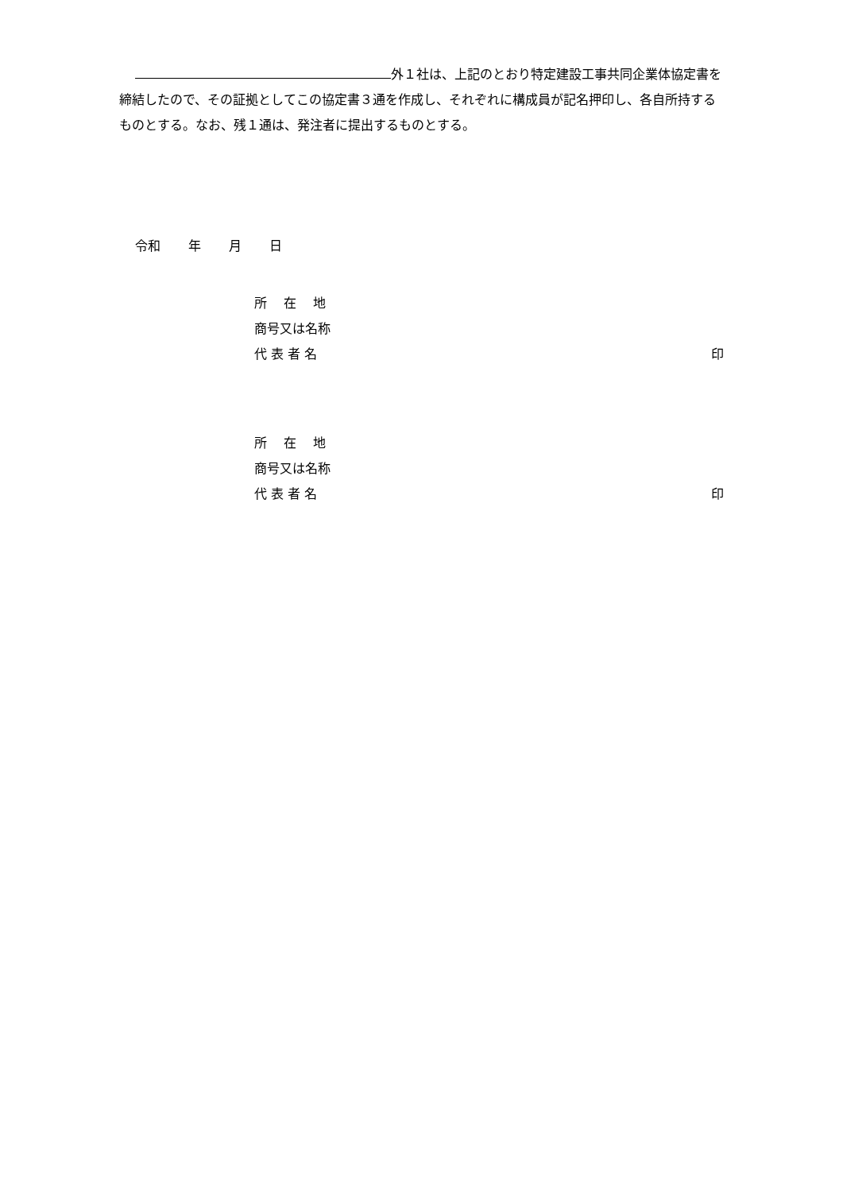外１社は、上記のとおり特定建設工事共同企業体協定書を締結したので、その証拠としてこの協定書３通を作成し、それぞれに構成員が記名押印し、各自所持するものとする。なお、残１通は、発注者に提出するものとする。
令和 年 月 日
所　 在　 地
商号又は名称
代 表 者 名 印
所　 在　 地
商号又は名称
代 表 者 名 印